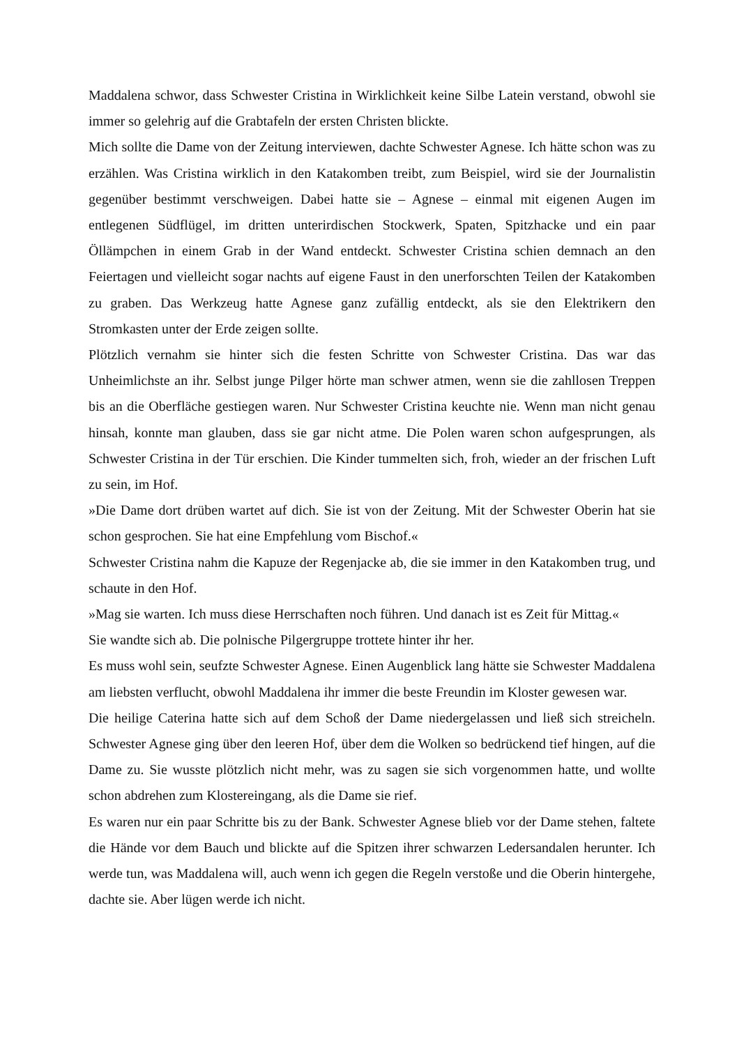Maddalena schwor, dass Schwester Cristina in Wirklichkeit keine Silbe Latein verstand, obwohl sie immer so gelehrig auf die Grabtafeln der ersten Christen blickte.
Mich sollte die Dame von der Zeitung interviewen, dachte Schwester Agnese. Ich hätte schon was zu erzählen. Was Cristina wirklich in den Katakomben treibt, zum Beispiel, wird sie der Journalistin gegenüber bestimmt verschweigen. Dabei hatte sie – Agnese – einmal mit eigenen Augen im entlegenen Südflügel, im dritten unterirdischen Stockwerk, Spaten, Spitzhacke und ein paar Öllämpchen in einem Grab in der Wand entdeckt. Schwester Cristina schien demnach an den Feiertagen und vielleicht sogar nachts auf eigene Faust in den unerforschten Teilen der Katakomben zu graben. Das Werkzeug hatte Agnese ganz zufällig entdeckt, als sie den Elektrikern den Stromkasten unter der Erde zeigen sollte.
Plötzlich vernahm sie hinter sich die festen Schritte von Schwester Cristina. Das war das Unheimlichste an ihr. Selbst junge Pilger hörte man schwer atmen, wenn sie die zahllosen Treppen bis an die Oberfläche gestiegen waren. Nur Schwester Cristina keuchte nie. Wenn man nicht genau hinsah, konnte man glauben, dass sie gar nicht atme. Die Polen waren schon aufgesprungen, als Schwester Cristina in der Tür erschien. Die Kinder tummelten sich, froh, wieder an der frischen Luft zu sein, im Hof.
»Die Dame dort drüben wartet auf dich. Sie ist von der Zeitung. Mit der Schwester Oberin hat sie schon gesprochen. Sie hat eine Empfehlung vom Bischof.«
Schwester Cristina nahm die Kapuze der Regenjacke ab, die sie immer in den Katakomben trug, und schaute in den Hof.
»Mag sie warten. Ich muss diese Herrschaften noch führen. Und danach ist es Zeit für Mittag.«
Sie wandte sich ab. Die polnische Pilgergruppe trottete hinter ihr her.
Es muss wohl sein, seufzte Schwester Agnese. Einen Augenblick lang hätte sie Schwester Maddalena am liebsten verflucht, obwohl Maddalena ihr immer die beste Freundin im Kloster gewesen war.
Die heilige Caterina hatte sich auf dem Schoß der Dame niedergelassen und ließ sich streicheln. Schwester Agnese ging über den leeren Hof, über dem die Wolken so bedrückend tief hingen, auf die Dame zu. Sie wusste plötzlich nicht mehr, was zu sagen sie sich vorgenommen hatte, und wollte schon abdrehen zum Klostereingang, als die Dame sie rief.
Es waren nur ein paar Schritte bis zu der Bank. Schwester Agnese blieb vor der Dame stehen, faltete die Hände vor dem Bauch und blickte auf die Spitzen ihrer schwarzen Ledersandalen herunter. Ich werde tun, was Maddalena will, auch wenn ich gegen die Regeln verstoße und die Oberin hintergehe, dachte sie. Aber lügen werde ich nicht.